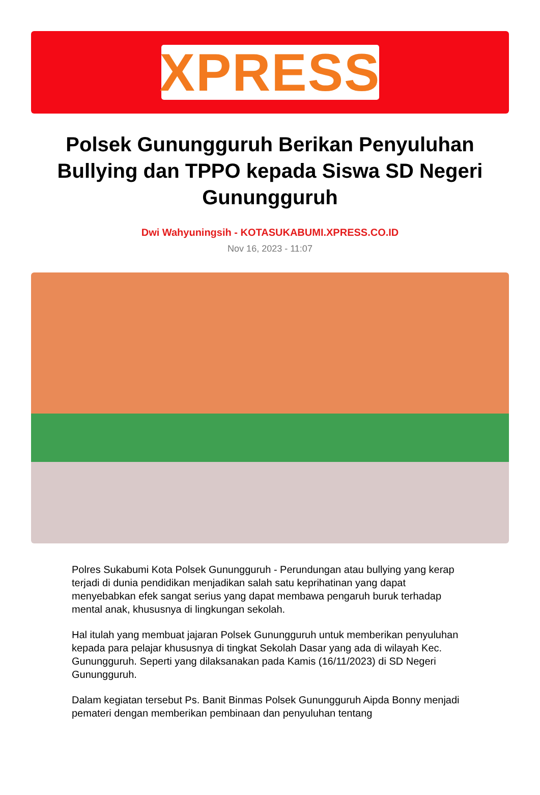XPRESS
Polsek Gunungguruh Berikan Penyuluhan Bullying dan TPPO kepada Siswa SD Negeri Gunungguruh
Dwi Wahyuningsih - KOTASUKABUMI.XPRESS.CO.ID
Nov 16, 2023 - 11:07
Polres Sukabumi Kota Polsek Gunungguruh - Perundungan atau bullying yang kerap terjadi di dunia pendidikan menjadikan salah satu keprihatinan yang dapat menyebabkan efek sangat serius yang dapat membawa pengaruh buruk terhadap mental anak, khususnya di lingkungan sekolah.
Hal itulah yang membuat jajaran Polsek Gunungguruh untuk memberikan penyuluhan kepada para pelajar khususnya di tingkat Sekolah Dasar yang ada di wilayah Kec. Gunungguruh. Seperti yang dilaksanakan pada Kamis (16/11/2023) di SD Negeri Gunungguruh.
Dalam kegiatan tersebut Ps. Banit Binmas Polsek Gunungguruh Aipda Bonny menjadi pemateri dengan memberikan pembinaan dan penyuluhan tentang